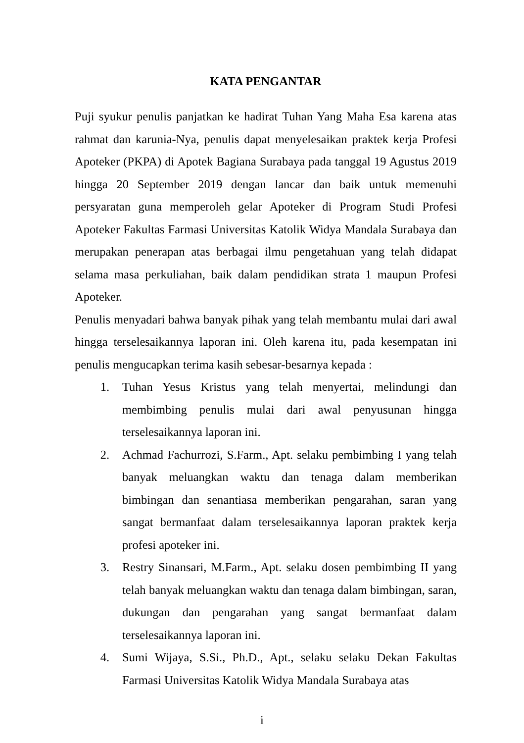KATA PENGANTAR
Puji syukur penulis panjatkan ke hadirat Tuhan Yang Maha Esa karena atas rahmat dan karunia-Nya, penulis dapat menyelesaikan praktek kerja Profesi Apoteker (PKPA) di Apotek Bagiana Surabaya pada tanggal 19 Agustus 2019 hingga 20 September 2019 dengan lancar dan baik untuk memenuhi persyaratan guna memperoleh gelar Apoteker di Program Studi Profesi Apoteker Fakultas Farmasi Universitas Katolik Widya Mandala Surabaya dan merupakan penerapan atas berbagai ilmu pengetahuan yang telah didapat selama masa perkuliahan, baik dalam pendidikan strata 1 maupun Profesi Apoteker.
Penulis menyadari bahwa banyak pihak yang telah membantu mulai dari awal hingga terselesaikannya laporan ini. Oleh karena itu, pada kesempatan ini penulis mengucapkan terima kasih sebesar-besarnya kepada :
1. Tuhan Yesus Kristus yang telah menyertai, melindungi dan membimbing penulis mulai dari awal penyusunan hingga terselesaikannya laporan ini.
2. Achmad Fachurrozi, S.Farm., Apt. selaku pembimbing I yang telah banyak meluangkan waktu dan tenaga dalam memberikan bimbingan dan senantiasa memberikan pengarahan, saran yang sangat bermanfaat dalam terselesaikannya laporan praktek kerja profesi apoteker ini.
3. Restry Sinansari, M.Farm., Apt. selaku dosen pembimbing II yang telah banyak meluangkan waktu dan tenaga dalam bimbingan, saran, dukungan dan pengarahan yang sangat bermanfaat dalam terselesaikannya laporan ini.
4. Sumi Wijaya, S.Si., Ph.D., Apt., selaku selaku Dekan Fakultas Farmasi Universitas Katolik Widya Mandala Surabaya atas
i